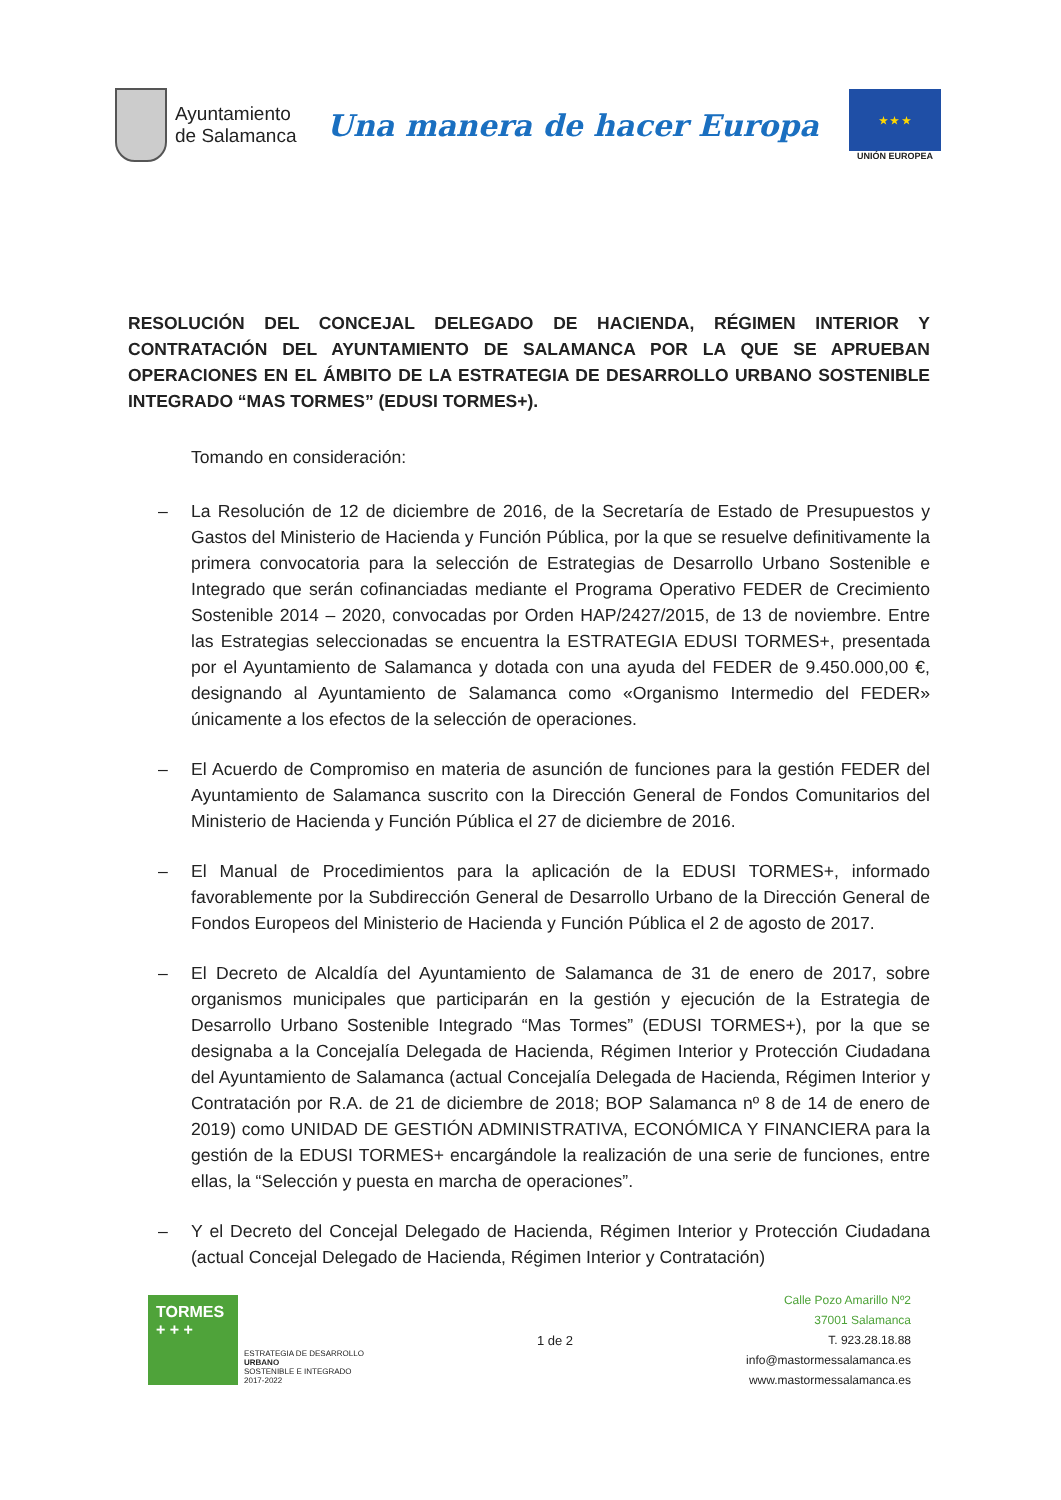Ayuntamiento
de Salamanca
Una manera de hacer Europa
★ ★ ★
UNIÓN EUROPEA
RESOLUCIÓN DEL CONCEJAL DELEGADO DE HACIENDA, RÉGIMEN INTERIOR Y CONTRATACIÓN DEL AYUNTAMIENTO DE SALAMANCA POR LA QUE SE APRUEBAN OPERACIONES EN EL ÁMBITO DE LA ESTRATEGIA DE DESARROLLO URBANO SOSTENIBLE INTEGRADO “MAS TORMES” (EDUSI TORMES+).
Tomando en consideración:
– La Resolución de 12 de diciembre de 2016, de la Secretaría de Estado de Presupuestos y Gastos del Ministerio de Hacienda y Función Pública, por la que se resuelve definitivamente la primera convocatoria para la selección de Estrategias de Desarrollo Urbano Sostenible e Integrado que serán cofinanciadas mediante el Programa Operativo FEDER de Crecimiento Sostenible 2014 – 2020, convocadas por Orden HAP/2427/2015, de 13 de noviembre. Entre las Estrategias seleccionadas se encuentra la ESTRATEGIA EDUSI TORMES+, presentada por el Ayuntamiento de Salamanca y dotada con una ayuda del FEDER de 9.450.000,00 €, designando al Ayuntamiento de Salamanca como «Organismo Intermedio del FEDER» únicamente a los efectos de la selección de operaciones.
– El Acuerdo de Compromiso en materia de asunción de funciones para la gestión FEDER del Ayuntamiento de Salamanca suscrito con la Dirección General de Fondos Comunitarios del Ministerio de Hacienda y Función Pública el 27 de diciembre de 2016.
– El Manual de Procedimientos para la aplicación de la EDUSI TORMES+, informado favorablemente por la Subdirección General de Desarrollo Urbano de la Dirección General de Fondos Europeos del Ministerio de Hacienda y Función Pública el 2 de agosto de 2017.
– El Decreto de Alcaldía del Ayuntamiento de Salamanca de 31 de enero de 2017, sobre organismos municipales que participarán en la gestión y ejecución de la Estrategia de Desarrollo Urbano Sostenible Integrado “Mas Tormes” (EDUSI TORMES+), por la que se designaba a la Concejalía Delegada de Hacienda, Régimen Interior y Protección Ciudadana del Ayuntamiento de Salamanca (actual Concejalía Delegada de Hacienda, Régimen Interior y Contratación por R.A. de 21 de diciembre de 2018; BOP Salamanca nº 8 de 14 de enero de 2019) como UNIDAD DE GESTIÓN ADMINISTRATIVA, ECONÓMICA Y FINANCIERA para la gestión de la EDUSI TORMES+ encargándole la realización de una serie de funciones, entre ellas, la “Selección y puesta en marcha de operaciones”.
– Y el Decreto del Concejal Delegado de Hacienda, Régimen Interior y Protección Ciudadana (actual Concejal Delegado de Hacienda, Régimen Interior y Contratación)
TORMES
+ + +
ESTRATEGIA DE DESARROLLO
URBANO
SOSTENIBLE E INTEGRADO
2017-2022
1 de 2
Calle Pozo Amarillo Nº2
37001 Salamanca
T. 923.28.18.88
info@mastormessalamanca.es
www.mastormessalamanca.es